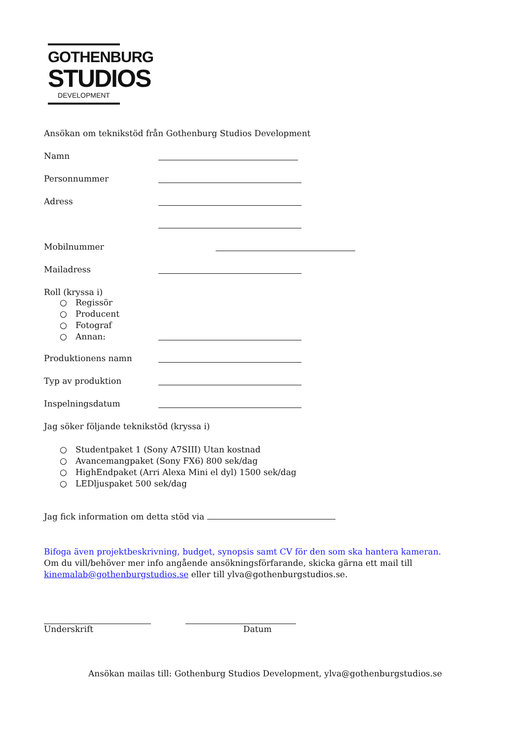GOTHENBURG
STUDIOS
DEVELOPMENT
Ansökan om teknikstöd från Gothenburg Studios Development
Namn
Personnummer
Adress
Mobilnummer
Mailadress
Roll (kryssa i)
○ Regissör
○ Producent
○ Fotograf
○ Annan:
Produktionens namn
Typ av produktion
Inspelningsdatum
Jag söker följande teknikstöd (kryssa i)
○ Studentpaket 1 (Sony A7SIII) Utan kostnad
○ Avancemangpaket (Sony FX6) 800 sek/dag
○ HighEndpaket (Arri Alexa Mini el dyl) 1500 sek/dag
○ LEDljuspaket 500 sek/dag
Jag fick information om detta stöd via
Bifoga även projektbeskrivning, budget, synopsis samt CV för den som ska hantera kameran. Om du vill/behöver mer info angående ansökningsförfarande, skicka gärna ett mail till kinemalab@gothenburgstudios.se eller till ylva@gothenburgstudios.se.
Underskrift Datum
Ansökan mailas till: Gothenburg Studios Development, ylva@gothenburgstudios.se